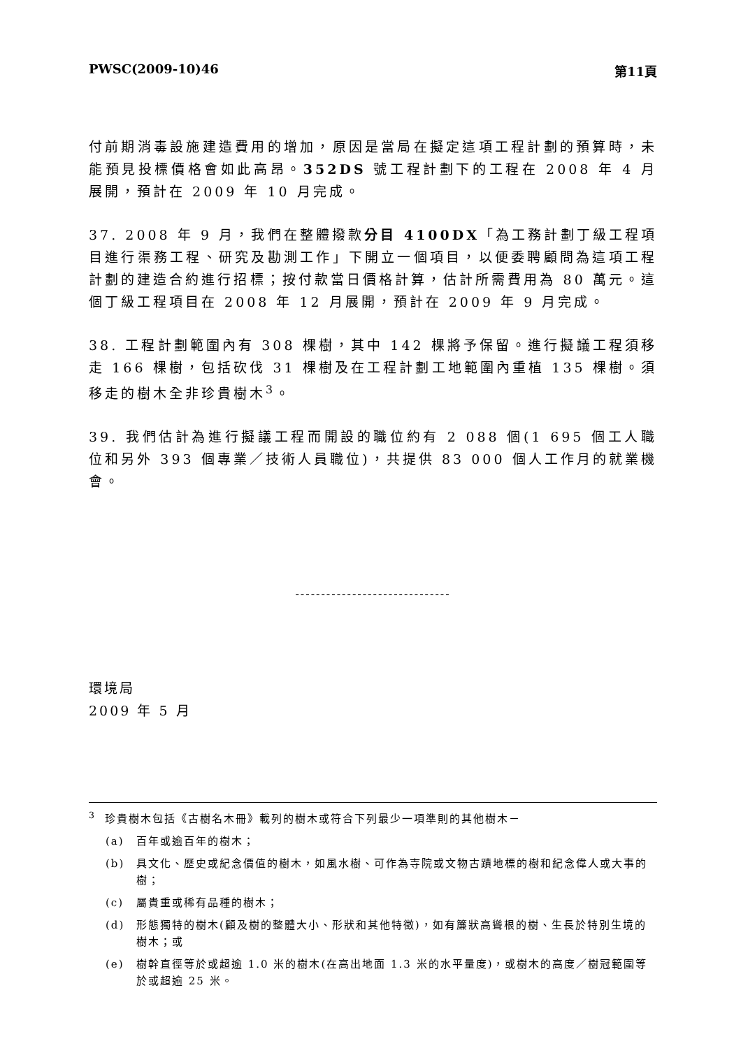PWSC(2009-10)46 第11頁
付前期消毒設施建造費用的增加，原因是當局在擬定這項工程計劃的預算時，未能預見投標價格會如此高昂。352DS 號工程計劃下的工程在 2008 年 4 月展開，預計在 2009 年 10 月完成。
37. 2008 年 9 月，我們在整體撥款分目 4100DX「為工務計劃丁級工程項目進行渠務工程、研究及勘測工作」下開立一個項目，以便委聘顧問為這項工程計劃的建造合約進行招標；按付款當日價格計算，估計所需費用為 80 萬元。這個丁級工程項目在 2008 年 12 月展開，預計在 2009 年 9 月完成。
38. 工程計劃範圍內有 308 棵樹，其中 142 棵將予保留。進行擬議工程須移走 166 棵樹，包括砍伐 31 棵樹及在工程計劃工地範圍內重植 135 棵樹。須移走的樹木全非珍貴樹木<sup>3</sup>。
39. 我們估計為進行擬議工程而開設的職位約有 2 088 個(1 695 個工人職位和另外 393 個專業／技術人員職位)，共提供 83 000 個人工作月的就業機會。
------------------------------
環境局
2009 年 5 月
<sup>3</sup> 珍貴樹木包括《古樹名木冊》載列的樹木或符合下列最少一項準則的其他樹木－
(a) 百年或逾百年的樹木；
(b) 具文化、歷史或紀念價值的樹木，如風水樹、可作為寺院或文物古蹟地標的樹和紀念偉人或大事的樹；
(c) 屬貴重或稀有品種的樹木；
(d) 形態獨特的樹木(顧及樹的整體大小、形狀和其他特徵)，如有簾狀高聳根的樹、生長於特別生境的樹木；或
(e) 樹幹直徑等於或超逾 1.0 米的樹木(在高出地面 1.3 米的水平量度)，或樹木的高度／樹冠範圍等於或超逾 25 米。